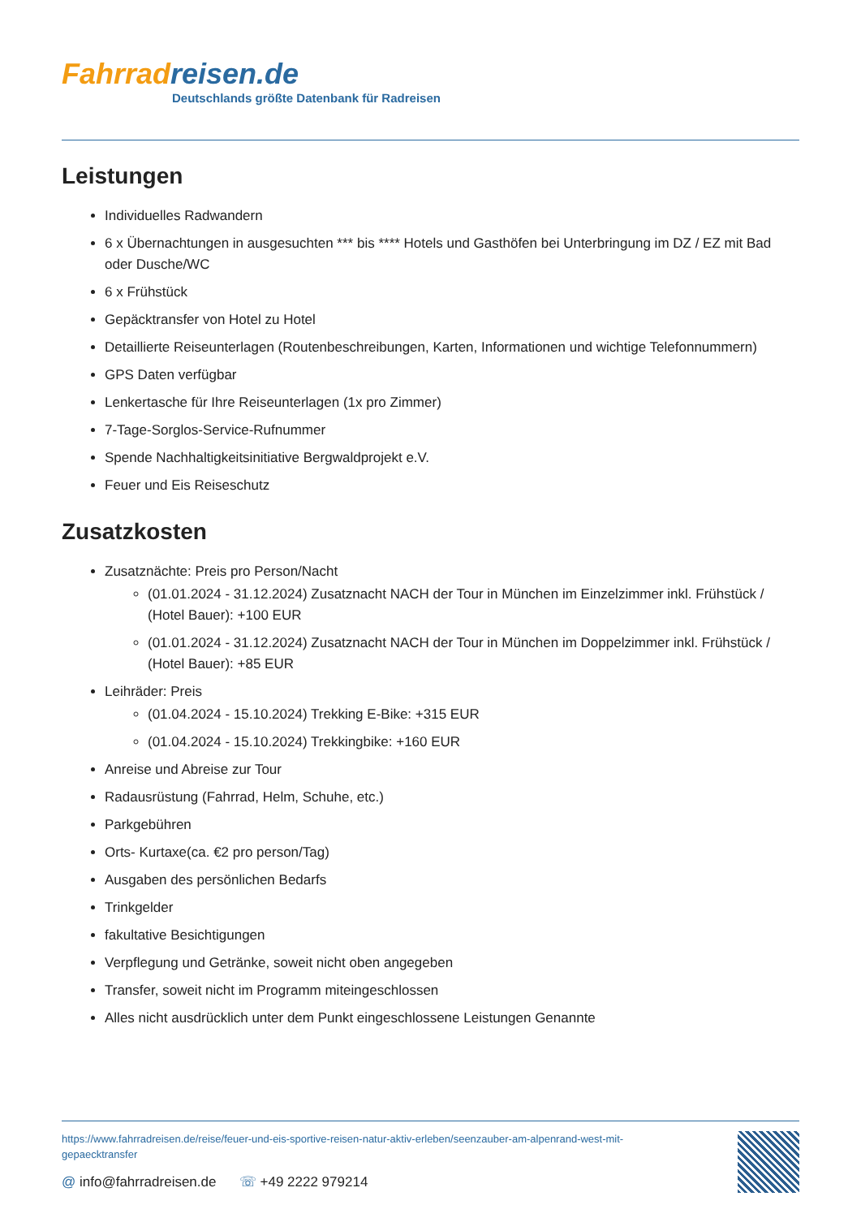Fahrradreisen.de
Deutschlands größte Datenbank für Radreisen
Leistungen
Individuelles Radwandern
6 x Übernachtungen in ausgesuchten *** bis **** Hotels und Gasthöfen bei Unterbringung im DZ / EZ mit Bad oder Dusche/WC
6 x Frühstück
Gepäcktransfer von Hotel zu Hotel
Detaillierte Reiseunterlagen (Routenbeschreibungen, Karten, Informationen und wichtige Telefonnummern)
GPS Daten verfügbar
Lenkertasche für Ihre Reiseunterlagen (1x pro Zimmer)
7-Tage-Sorglos-Service-Rufnummer
Spende Nachhaltigkeitsinitiative Bergwaldprojekt e.V.
Feuer und Eis Reiseschutz
Zusatzkosten
Zusatznächte: Preis pro Person/Nacht
(01.01.2024 - 31.12.2024) Zusatznacht NACH der Tour in München im Einzelzimmer inkl. Frühstück / (Hotel Bauer): +100 EUR
(01.01.2024 - 31.12.2024) Zusatznacht NACH der Tour in München im Doppelzimmer inkl. Frühstück / (Hotel Bauer): +85 EUR
Leihräder: Preis
(01.04.2024 - 15.10.2024) Trekking E-Bike: +315 EUR
(01.04.2024 - 15.10.2024) Trekkingbike: +160 EUR
Anreise und Abreise zur Tour
Radausrüstung (Fahrrad, Helm, Schuhe, etc.)
Parkgebühren
Orts- Kurtaxe(ca. €2 pro person/Tag)
Ausgaben des persönlichen Bedarfs
Trinkgelder
fakultative Besichtigungen
Verpflegung und Getränke, soweit nicht oben angegeben
Transfer, soweit nicht im Programm miteingeschlossen
Alles nicht ausdrücklich unter dem Punkt eingeschlossene Leistungen Genannte
https://www.fahrradreisen.de/reise/feuer-und-eis-sportive-reisen-natur-aktiv-erleben/seenzauber-am-alpenrand-west-mit-gepaecktransfer
@ info@fahrradreisen.de ☏ +49 2222 979214